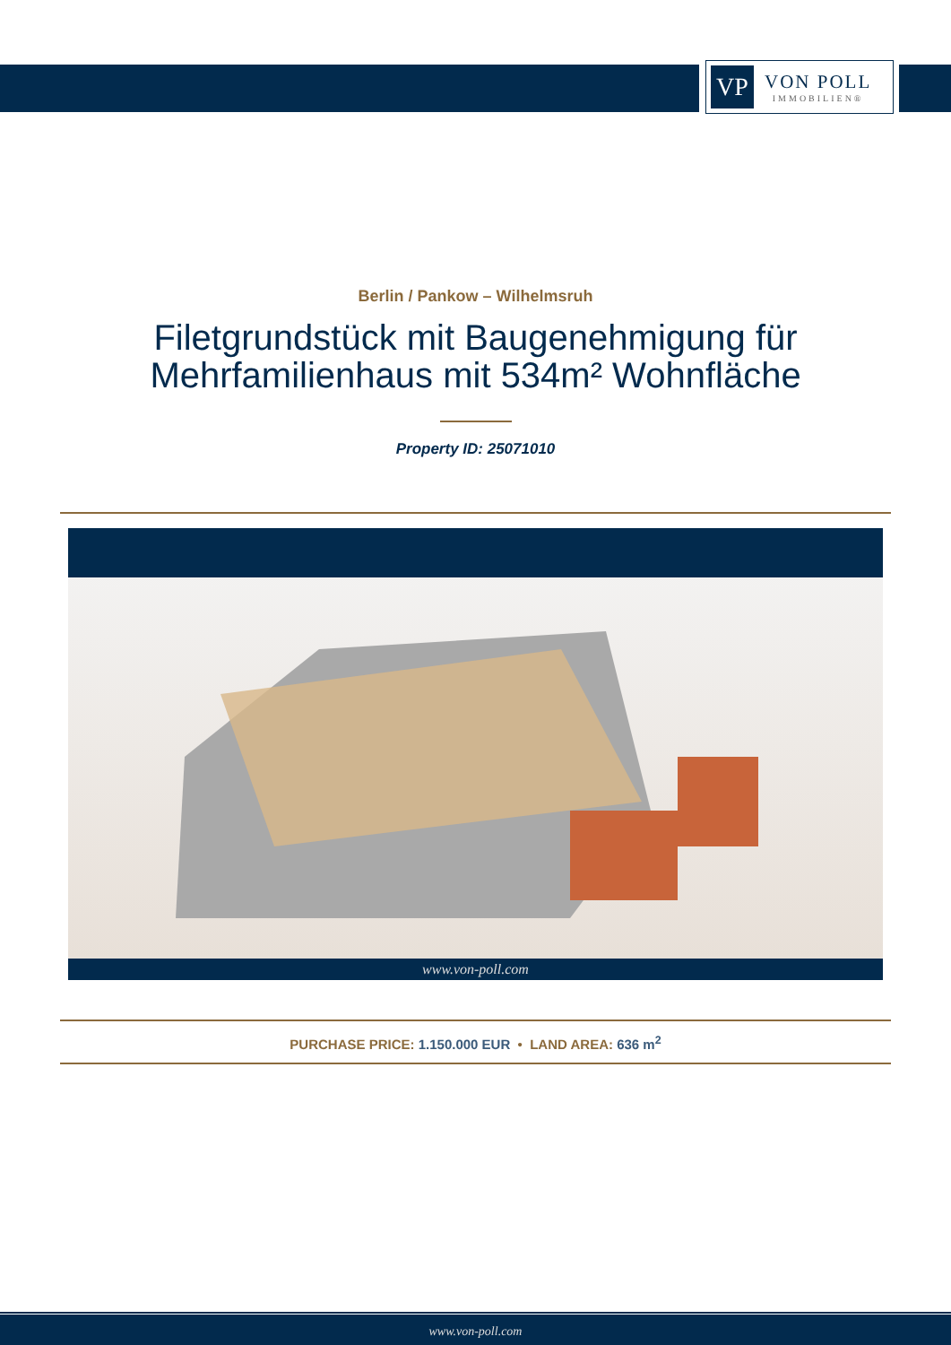VP
VON POLL
IMMOBILIEN®
Berlin / Pankow – Wilhelmsruh
Filetgrundstück mit Baugenehmigung für
Mehrfamilienhaus mit 534m² Wohnfläche
Property ID: 25071010
www.von-poll.com
PURCHASE PRICE: 1.150.000 EUR • LAND AREA: 636 m<sup>2</sup>
www.von-poll.com